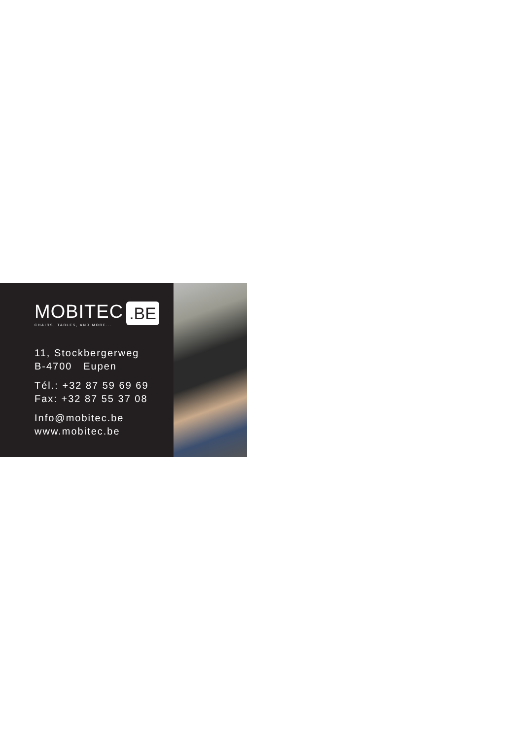MOBITEC.BE
CHAIRS, TABLES, AND MORE...
11, Stockbergerweg
B-4700 Eupen
Tél.: +32 87 59 69 69
Fax: +32 87 55 37 08
Info@mobitec.be
www.mobitec.be